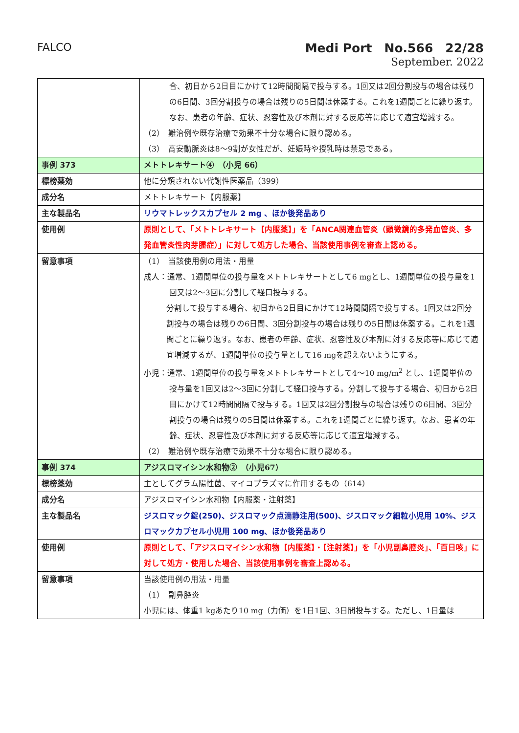FALCO
Medi Port　No.566　22/28
September. 2022
| | 合、初日から2日目にかけて12時間間隔で投与する。1回又は2回分割投与の場合は残りの6日間、3回分割投与の場合は残りの5日間は休薬する。これを1週間ごとに繰り返す。なお、患者の年齢、症状、忍容性及び本剤に対する反応等に応じて適宜増減する。 （2） 難治例や既存治療で効果不十分な場合に限り認める。 （3） 高安動脈炎は8～9割が女性だが、妊娠時や授乳時は禁忌である。 |
| 事例 373 | メトトレキサート④ （小児 66） |
| 標榜薬効 | 他に分類されない代謝性医薬品（399） |
| 成分名 | メトトレキサート【内服薬】 |
| 主な製品名 | リウマトレックスカプセル 2 mg 、ほか後発品あり |
| 使用例 | 原則として、「メトトレキサート【内服薬】」を「ANCA関連血管炎（顕微鏡的多発血管炎、多発血管炎性肉芽腫症）」に対して処方した場合、当該使用事例を審査上認める。 |
| 留意事項 | （1） 当該使用例の用法・用量 成人：通常、1週間単位の投与量をメトトレキサートとして6 mgとし、1週間単位の投与量を1回又は2～3回に分割して経口投与する。 分割して投与する場合、初日から2日目にかけて12時間間隔で投与する。1回又は2回分割投与の場合は残りの6日間、3回分割投与の場合は残りの5日間は休薬する。これを1週間ごとに繰り返す。なお、患者の年齢、症状、忍容性及び本剤に対する反応等に応じて適宜増減するが、1週間単位の投与量として16 mgを超えないようにする。 小児：通常、1週間単位の投与量をメトトレキサートとして4～10 mg/m<sup>2</sup> とし、1週間単位の投与量を1回又は2～3回に分割して経口投与する。分割して投与する場合、初日から2日目にかけて12時間間隔で投与する。1回又は2回分割投与の場合は残りの6日間、3回分割投与の場合は残りの5日間は休薬する。これを1週間ごとに繰り返す。なお、患者の年齢、症状、忍容性及び本剤に対する反応等に応じて適宜増減する。 （2） 難治例や既存治療で効果不十分な場合に限り認める。 |
| 事例 374 | アジスロマイシン水和物② （小児67） |
| 標榜薬効 | 主としてグラム陽性菌、マイコプラズマに作用するもの（614） |
| 成分名 | アジスロマイシン水和物【内服薬・注射薬】 |
| 主な製品名 | ジスロマック錠(250)、ジスロマック点滴静注用(500)、ジスロマック細粒小児用 10%、ジスロマックカプセル小児用 100 mg、ほか後発品あり |
| 使用例 | 原則として、「アジスロマイシン水和物【内服薬】・【注射薬】」を「小児副鼻腔炎」、「百日咳」に対して処方・使用した場合、当該使用事例を審査上認める。 |
| 留意事項 | 当該使用例の用法・用量 （1） 副鼻腔炎 小児には、体重1 kgあたり10 mg（力価）を1日1回、3日間投与する。ただし、1日量は |